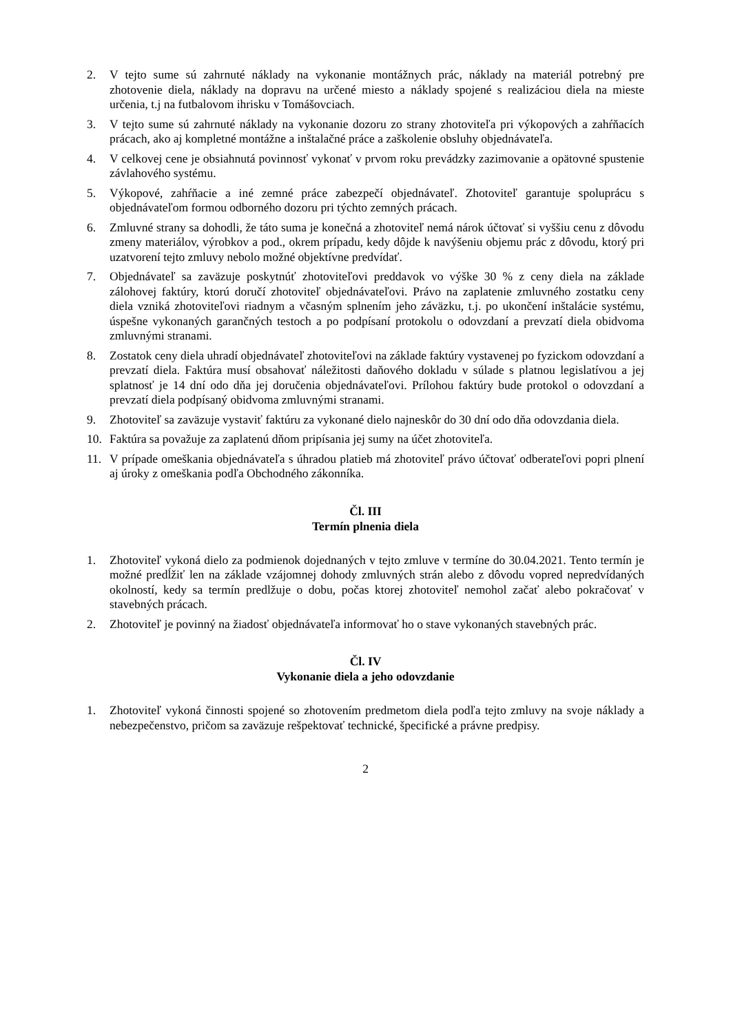2. V tejto sume sú zahrnuté náklady na vykonanie montážnych prác, náklady na materiál potrebný pre zhotovenie diela, náklady na dopravu na určené miesto a náklady spojené s realizáciou diela na mieste určenia, t.j na futbalovom ihrisku v Tomášovciach.
3. V tejto sume sú zahrnuté náklady na vykonanie dozoru zo strany zhotoviteľa pri výkopových a zahŕňacích prácach, ako aj kompletné montážne a inštalačné práce a zaškolenie obsluhy objednávateľa.
4. V celkovej cene je obsiahnutá povinnosť vykonať v prvom roku prevádzky zazimovanie a opätovné spustenie závlahového systému.
5. Výkopové, zahŕňacie a iné zemné práce zabezpečí objednávateľ. Zhotoviteľ garantuje spoluprácu s objednávateľom formou odborného dozoru pri týchto zemných prácach.
6. Zmluvné strany sa dohodli, že táto suma je konečná a zhotoviteľ nemá nárok účtovať si vyššiu cenu z dôvodu zmeny materiálov, výrobkov a pod., okrem prípadu, kedy dôjde k navýšeniu objemu prác z dôvodu, ktorý pri uzatvorení tejto zmluvy nebolo možné objektívne predvídať.
7. Objednávateľ sa zaväzuje poskytnúť zhotoviteľovi preddavok vo výške 30 % z ceny diela na základe zálohovej faktúry, ktorú doručí zhotoviteľ objednávateľovi. Právo na zaplatenie zmluvného zostatku ceny diela vzniká zhotoviteľovi riadnym a včasným splnením jeho záväzku, t.j. po ukončení inštalácie systému, úspešne vykonaných garančných testoch a po podpísaní protokolu o odovzdaní a prevzatí diela obidvoma zmluvnými stranami.
8. Zostatok ceny diela uhradí objednávateľ zhotoviteľovi na základe faktúry vystavenej po fyzickom odovzdaní a prevzatí diela. Faktúra musí obsahovať náležitosti daňového dokladu v súlade s platnou legislatívou a jej splatnosť je 14 dní odo dňa jej doručenia objednávateľovi. Prílohou faktúry bude protokol o odovzdaní a prevzatí diela podpísaný obidvoma zmluvnými stranami.
9. Zhotoviteľ sa zaväzuje vystaviť faktúru za vykonané dielo najneskôr do 30 dní odo dňa odovzdania diela.
10. Faktúra sa považuje za zaplatenú dňom pripísania jej sumy na účet zhotoviteľa.
11. V prípade omeškania objednávateľa s úhradou platieb má zhotoviteľ právo účtovať odberateľovi popri plnení aj úroky z omeškania podľa Obchodného zákonníka.
Čl. III
Termín plnenia diela
1. Zhotoviteľ vykoná dielo za podmienok dojednaných v tejto zmluve v termíne do 30.04.2021. Tento termín je možné predĺžiť len na základe vzájomnej dohody zmluvných strán alebo z dôvodu vopred nepredvídaných okolností, kedy sa termín predlžuje o dobu, počas ktorej zhotoviteľ nemohol začať alebo pokračovať v stavebných prácach.
2. Zhotoviteľ je povinný na žiadosť objednávateľa informovať ho o stave vykonaných stavebných prác.
Čl. IV
Vykonanie diela a jeho odovzdanie
1. Zhotoviteľ vykoná činnosti spojené so zhotovením predmetom diela podľa tejto zmluvy na svoje náklady a nebezpečenstvo, pričom sa zaväzuje rešpektovať technické, špecifické a právne predpisy.
2